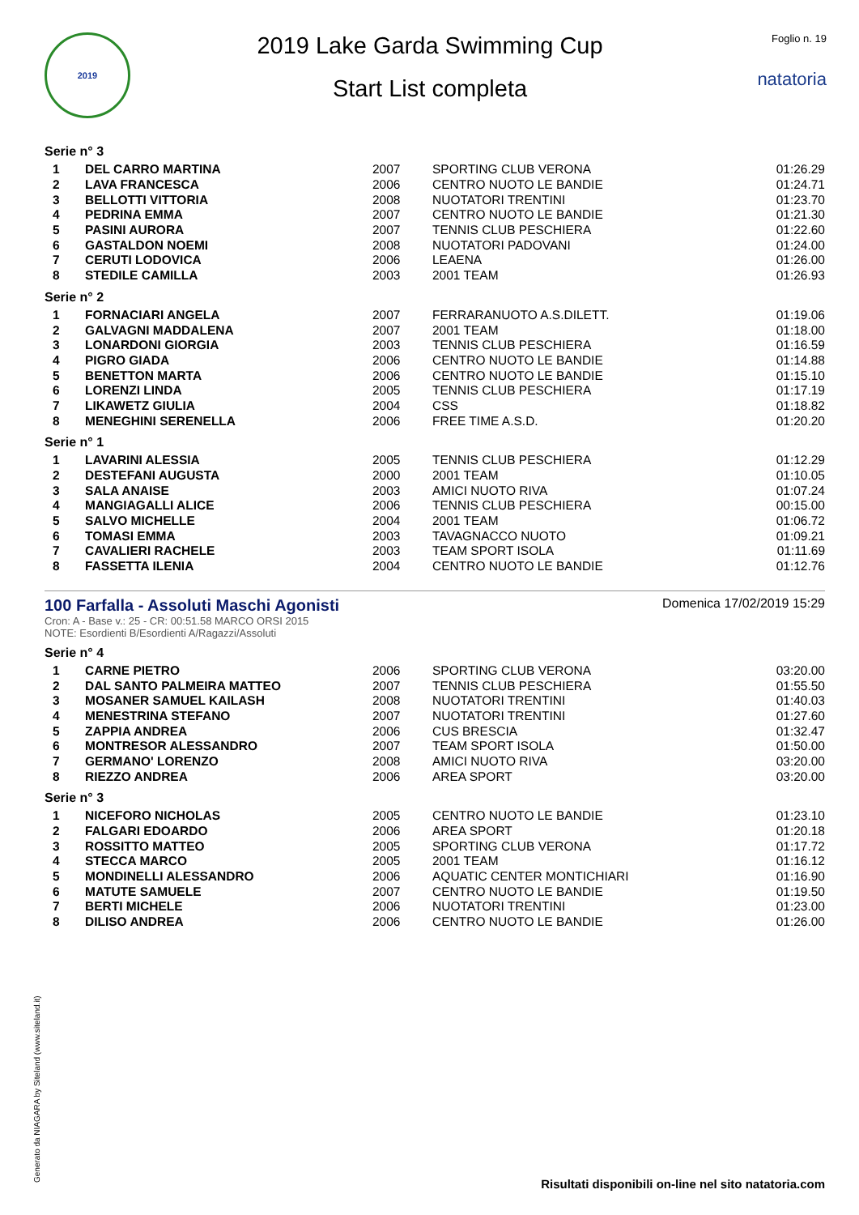2019
2019 Lake Garda Swimming Cup
Start List completa
Foglio n. 19
natatoria
Serie n° 3
| 1 | DEL CARRO MARTINA | 2007 | SPORTING CLUB VERONA | 01:26.29 |
| 2 | LAVA FRANCESCA | 2006 | CENTRO NUOTO LE BANDIE | 01:24.71 |
| 3 | BELLOTTI VITTORIA | 2008 | NUOTATORI TRENTINI | 01:23.70 |
| 4 | PEDRINA EMMA | 2007 | CENTRO NUOTO LE BANDIE | 01:21.30 |
| 5 | PASINI AURORA | 2007 | TENNIS CLUB PESCHIERA | 01:22.60 |
| 6 | GASTALDON NOEMI | 2008 | NUOTATORI PADOVANI | 01:24.00 |
| 7 | CERUTI LODOVICA | 2006 | LEAENA | 01:26.00 |
| 8 | STEDILE CAMILLA | 2003 | 2001 TEAM | 01:26.93 |
Serie n° 2
| 1 | FORNACIARI ANGELA | 2007 | FERRARANUOTO A.S.DILETT. | 01:19.06 |
| 2 | GALVAGNI MADDALENA | 2007 | 2001 TEAM | 01:18.00 |
| 3 | LONARDONI GIORGIA | 2003 | TENNIS CLUB PESCHIERA | 01:16.59 |
| 4 | PIGRO GIADA | 2006 | CENTRO NUOTO LE BANDIE | 01:14.88 |
| 5 | BENETTON MARTA | 2006 | CENTRO NUOTO LE BANDIE | 01:15.10 |
| 6 | LORENZI LINDA | 2005 | TENNIS CLUB PESCHIERA | 01:17.19 |
| 7 | LIKAWETZ GIULIA | 2004 | CSS | 01:18.82 |
| 8 | MENEGHINI SERENELLA | 2006 | FREE TIME A.S.D. | 01:20.20 |
Serie n° 1
| 1 | LAVARINI ALESSIA | 2005 | TENNIS CLUB PESCHIERA | 01:12.29 |
| 2 | DESTEFANI AUGUSTA | 2000 | 2001 TEAM | 01:10.05 |
| 3 | SALA ANAISE | 2003 | AMICI NUOTO RIVA | 01:07.24 |
| 4 | MANGIAGALLI ALICE | 2006 | TENNIS CLUB PESCHIERA | 00:15.00 |
| 5 | SALVO MICHELLE | 2004 | 2001 TEAM | 01:06.72 |
| 6 | TOMASI EMMA | 2003 | TAVAGNACCO NUOTO | 01:09.21 |
| 7 | CAVALIERI RACHELE | 2003 | TEAM SPORT ISOLA | 01:11.69 |
| 8 | FASSETTA ILENIA | 2004 | CENTRO NUOTO LE BANDIE | 01:12.76 |
100 Farfalla - Assoluti Maschi Agonisti
Cron: A - Base v.: 25 - CR: 00:51.58 MARCO ORSI 2015
NOTE: Esordienti B/Esordienti A/Ragazzi/Assoluti
Domenica 17/02/2019 15:29
Serie n° 4
| 1 | CARNE PIETRO | 2006 | SPORTING CLUB VERONA | 03:20.00 |
| 2 | DAL SANTO PALMEIRA MATTEO | 2007 | TENNIS CLUB PESCHIERA | 01:55.50 |
| 3 | MOSANER SAMUEL KAILASH | 2008 | NUOTATORI TRENTINI | 01:40.03 |
| 4 | MENESTRINA STEFANO | 2007 | NUOTATORI TRENTINI | 01:27.60 |
| 5 | ZAPPIA ANDREA | 2006 | CUS BRESCIA | 01:32.47 |
| 6 | MONTRESOR ALESSANDRO | 2007 | TEAM SPORT ISOLA | 01:50.00 |
| 7 | GERMANO' LORENZO | 2008 | AMICI NUOTO RIVA | 03:20.00 |
| 8 | RIEZZO ANDREA | 2006 | AREA SPORT | 03:20.00 |
Serie n° 3
| 1 | NICEFORO NICHOLAS | 2005 | CENTRO NUOTO LE BANDIE | 01:23.10 |
| 2 | FALGARI EDOARDO | 2006 | AREA SPORT | 01:20.18 |
| 3 | ROSSITTO MATTEO | 2005 | SPORTING CLUB VERONA | 01:17.72 |
| 4 | STECCA MARCO | 2005 | 2001 TEAM | 01:16.12 |
| 5 | MONDINELLI ALESSANDRO | 2006 | AQUATIC CENTER MONTICHIARI | 01:16.90 |
| 6 | MATUTE SAMUELE | 2007 | CENTRO NUOTO LE BANDIE | 01:19.50 |
| 7 | BERTI MICHELE | 2006 | NUOTATORI TRENTINI | 01:23.00 |
| 8 | DILISO ANDREA | 2006 | CENTRO NUOTO LE BANDIE | 01:26.00 |
Generato da NIAGARA by Siteland (www.siteland.it)
Risultati disponibili on-line nel sito natatoria.com